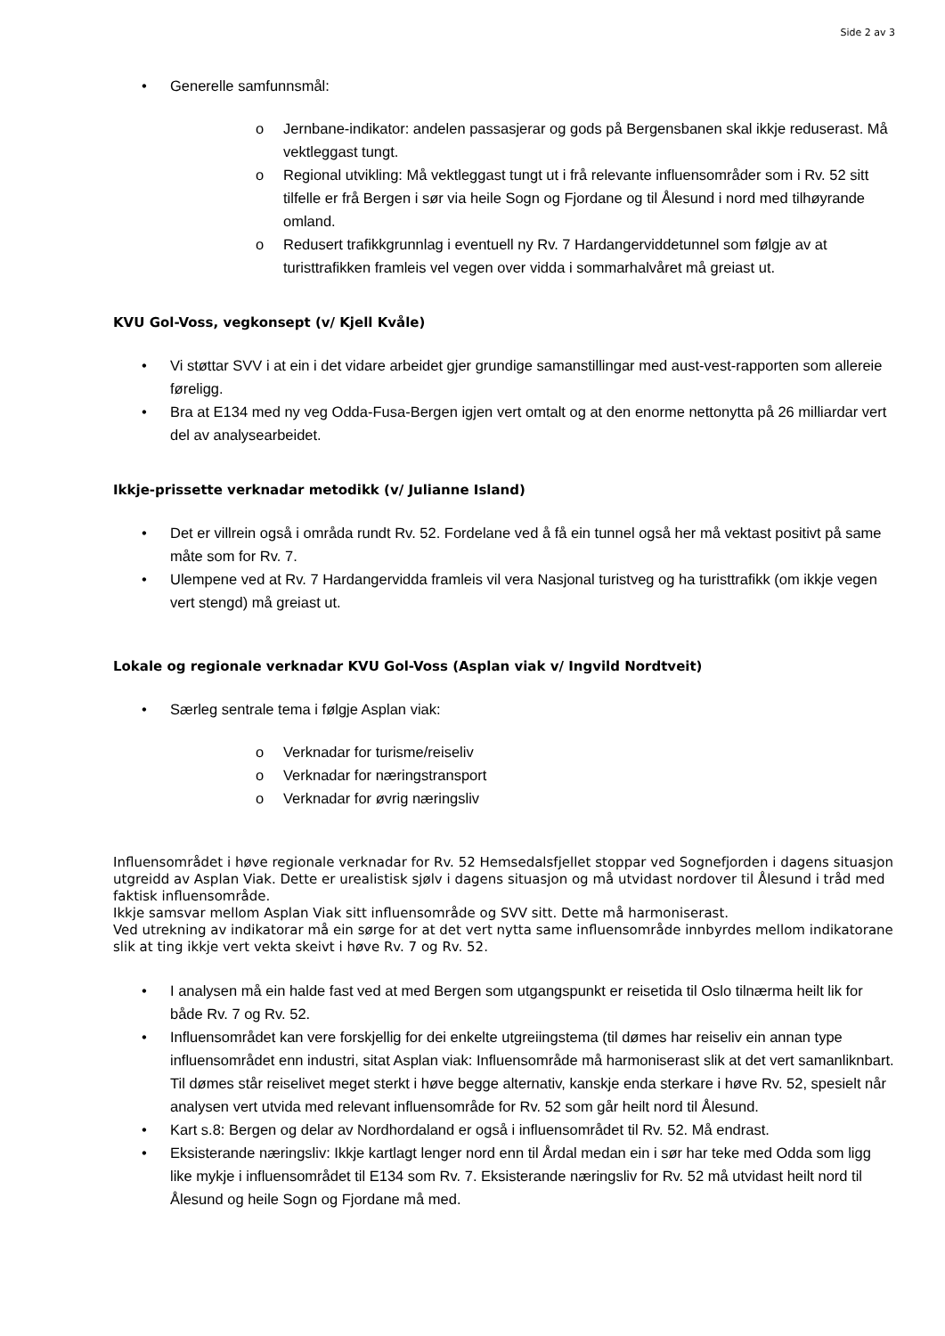Side 2 av 3
• Generelle samfunnsmål:
o Jernbane-indikator: andelen passasjerar og gods på Bergensbanen skal ikkje reduserast. Må vektleggast tungt.
o Regional utvikling: Må vektleggast tungt ut i frå relevante influensområder som i Rv. 52 sitt tilfelle er frå Bergen i sør via heile Sogn og Fjordane og til Ålesund i nord med tilhøyrande omland.
o Redusert trafikkgrunnlag i eventuell ny Rv. 7 Hardangerviddetunnel som følgje av at turisttrafikken framleis vel vegen over vidda i sommarhalvåret må greiast ut.
KVU Gol-Voss, vegkonsept (v/ Kjell Kvåle)
• Vi støttar SVV i at ein i det vidare arbeidet gjer grundige samanstillingar med aust-vest-rapporten som allereie føreligg.
• Bra at E134 med ny veg Odda-Fusa-Bergen igjen vert omtalt og at den enorme nettonytta på 26 milliardar vert del av analysearbeidet.
Ikkje-prissette verknadar metodikk (v/ Julianne Island)
• Det er villrein også i områda rundt Rv. 52. Fordelane ved å få ein tunnel også her må vektast positivt på same måte som for Rv. 7.
• Ulempene ved at Rv. 7 Hardangervidda framleis vil vera Nasjonal turistveg og ha turisttrafikk (om ikkje vegen vert stengd) må greiast ut.
Lokale og regionale verknadar KVU Gol-Voss (Asplan viak v/ Ingvild Nordtveit)
• Særleg sentrale tema i følgje Asplan viak:
o Verknadar for turisme/reiseliv
o Verknadar for næringstransport
o Verknadar for øvrig næringsliv
Influensområdet i høve regionale verknadar for Rv. 52 Hemsedalsfjellet stoppar ved Sognefjorden i dagens situasjon utgreidd av Asplan Viak. Dette er urealistisk sjølv i dagens situasjon og må utvidast nordover til Ålesund i tråd med faktisk influensområde.
Ikkje samsvar mellom Asplan Viak sitt influensområde og SVV sitt. Dette må harmoniserast.
Ved utrekning av indikatorar må ein sørge for at det vert nytta same influensområde innbyrdes mellom indikatorane slik at ting ikkje vert vekta skeivt i høve Rv. 7 og Rv. 52.
• I analysen må ein halde fast ved at med Bergen som utgangspunkt er reisetida til Oslo tilnærma heilt lik for både Rv. 7 og Rv. 52.
• Influensområdet kan vere forskjellig for dei enkelte utgreiingstema (til dømes har reiseliv ein annan type influensområdet enn industri, sitat Asplan viak: Influensområde må harmoniserast slik at det vert samanliknbart. Til dømes står reiselivet meget sterkt i høve begge alternativ, kanskje enda sterkare i høve Rv. 52, spesielt når analysen vert utvida med relevant influensområde for Rv. 52 som går heilt nord til Ålesund.
• Kart s.8: Bergen og delar av Nordhordaland er også i influensområdet til Rv. 52. Må endrast.
• Eksisterande næringsliv: Ikkje kartlagt lenger nord enn til Årdal medan ein i sør har teke med Odda som ligg like mykje i influensområdet til E134 som Rv. 7. Eksisterande næringsliv for Rv. 52 må utvidast heilt nord til Ålesund og heile Sogn og Fjordane må med.